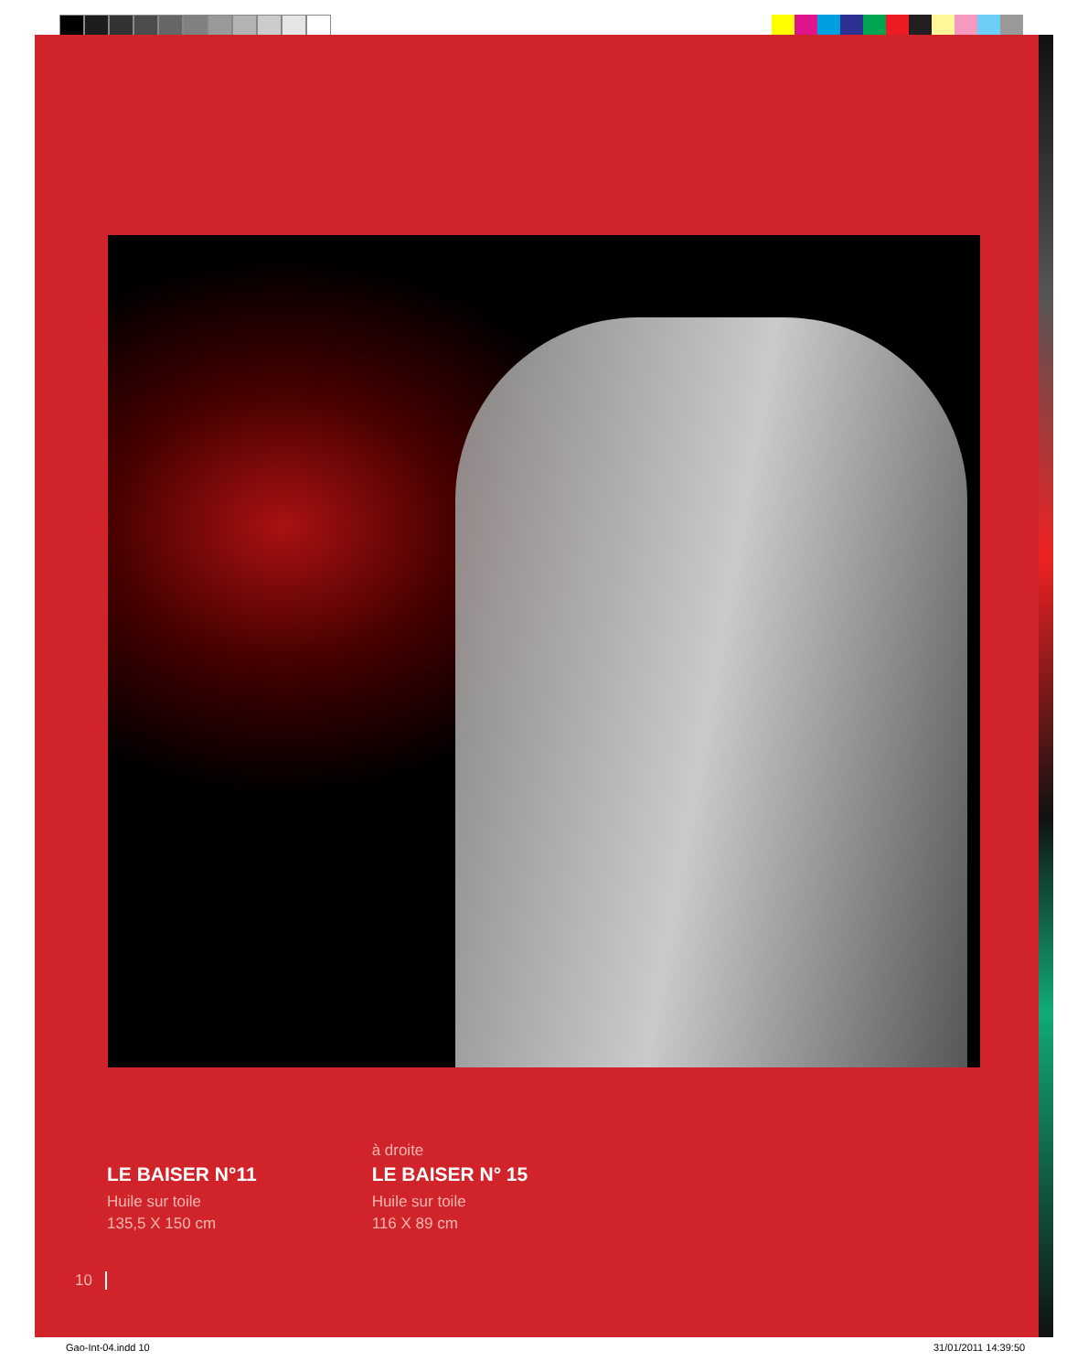LE BAISER N°11
Huile sur toile
135,5 X 150 cm
à droite
LE BAISER N° 15
Huile sur toile
116 X 89 cm
10
Gao-Int-04.indd 10 31/01/2011 14:39:50